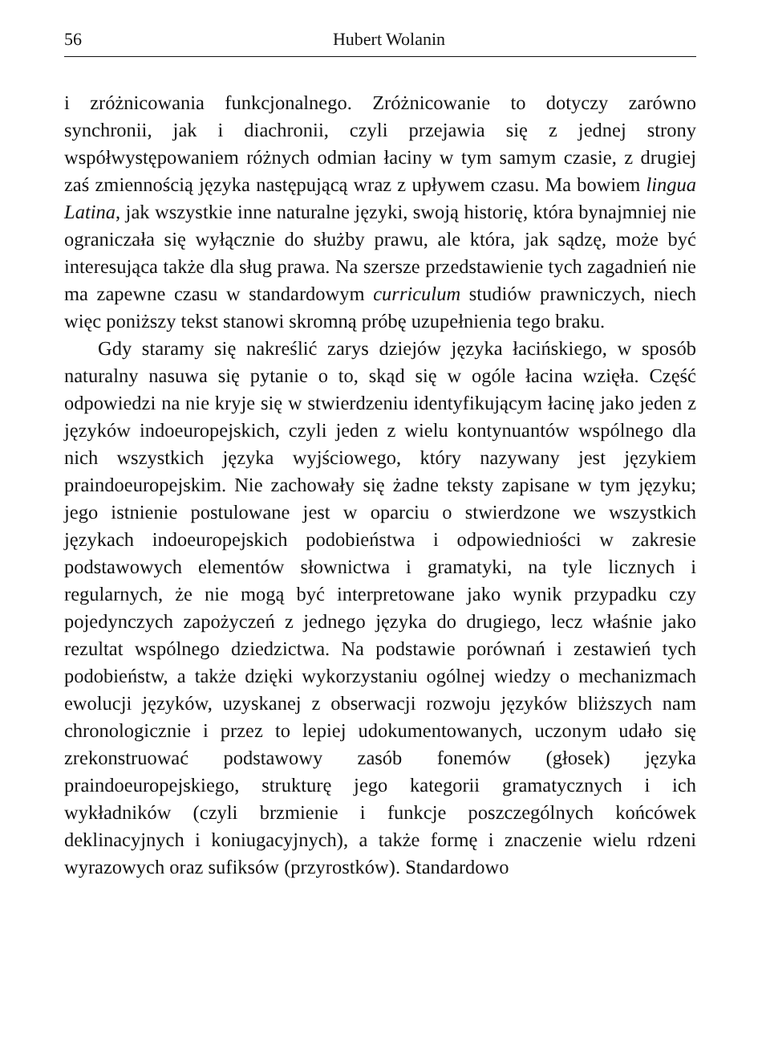56 Hubert Wolanin
i zróżnicowania funkcjonalnego. Zróżnicowanie to dotyczy zarówno synchronii, jak i diachronii, czyli przejawia się z jednej strony współwystępowaniem różnych odmian łaciny w tym samym czasie, z drugiej zaś zmiennością języka następującą wraz z upływem czasu. Ma bowiem lingua Latina, jak wszystkie inne naturalne języki, swoją historię, która bynajmniej nie ograniczała się wyłącznie do służby prawu, ale która, jak sądzę, może być interesująca także dla sług prawa. Na szersze przedstawienie tych zagadnień nie ma zapewne czasu w standardowym curriculum studiów prawniczych, niech więc poniższy tekst stanowi skromną próbę uzupełnienia tego braku.
Gdy staramy się nakreślić zarys dziejów języka łacińskiego, w sposób naturalny nasuwa się pytanie o to, skąd się w ogóle łacina wzięła. Część odpowiedzi na nie kryje się w stwierdzeniu identyfikującym łacinę jako jeden z języków indoeuropejskich, czyli jeden z wielu kontynuantów wspólnego dla nich wszystkich języka wyjściowego, który nazywany jest językiem praindoeuropejskim. Nie zachowały się żadne teksty zapisane w tym języku; jego istnienie postulowane jest w oparciu o stwierdzone we wszystkich językach indoeuropejskich podobieństwa i odpowiedniości w zakresie podstawowych elementów słownictwa i gramatyki, na tyle licznych i regularnych, że nie mogą być interpretowane jako wynik przypadku czy pojedynczych zapożyczeń z jednego języka do drugiego, lecz właśnie jako rezultat wspólnego dziedzictwa. Na podstawie porównań i zestawień tych podobieństw, a także dzięki wykorzystaniu ogólnej wiedzy o mechanizmach ewolucji języków, uzyskanej z obserwacji rozwoju języków bliższych nam chronologicznie i przez to lepiej udokumentowanych, uczonym udało się zrekonstruować podstawowy zasób fonemów (głosek) języka praindoeuropejskiego, strukturę jego kategorii gramatycznych i ich wykładników (czyli brzmienie i funkcje poszczególnych końcówek deklinacyjnych i koniugacyjnych), a także formę i znaczenie wielu rdzeni wyrazowych oraz sufiksów (przyrostków). Standardowo